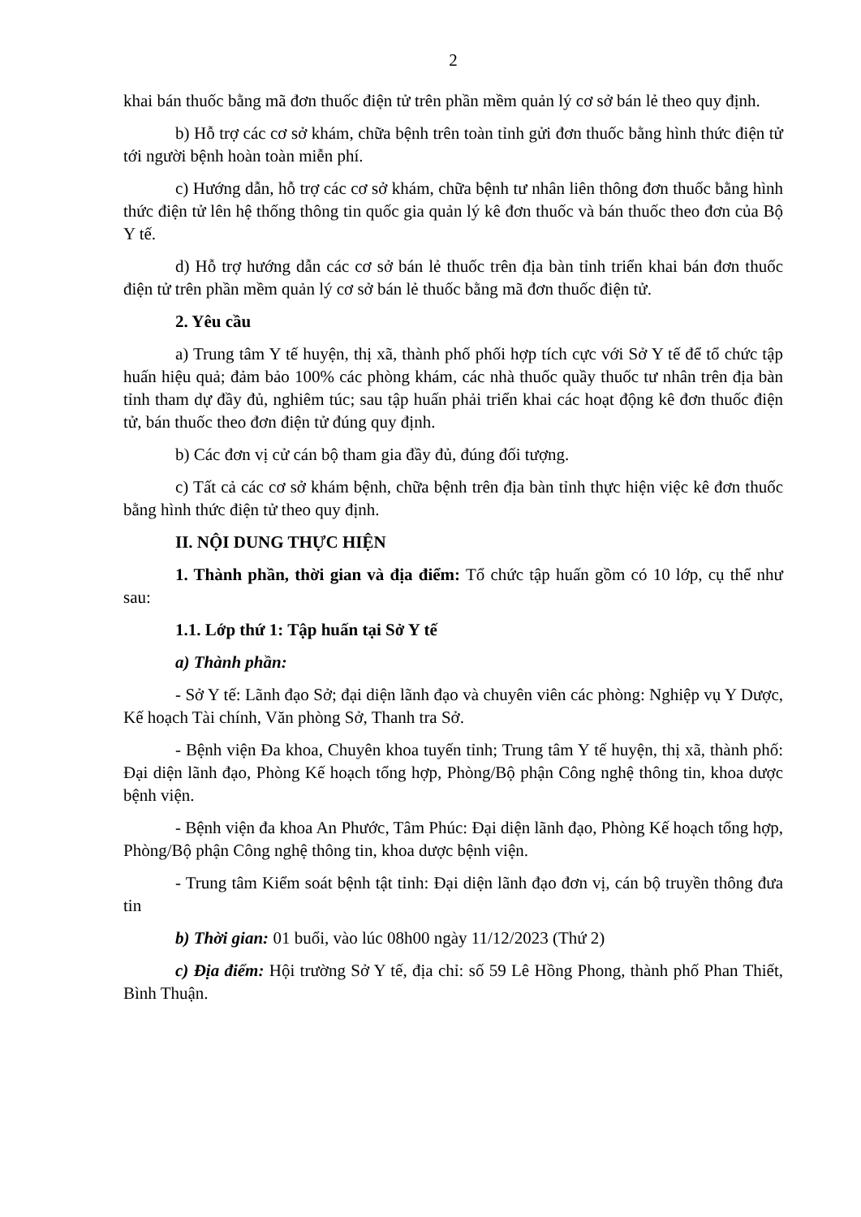2
khai bán thuốc bằng mã đơn thuốc điện tử trên phần mềm quản lý cơ sở bán lẻ theo quy định.
b) Hỗ trợ các cơ sở khám, chữa bệnh trên toàn tỉnh gửi đơn thuốc bằng hình thức điện tử tới người bệnh hoàn toàn miễn phí.
c) Hướng dẫn, hỗ trợ các cơ sở khám, chữa bệnh tư nhân liên thông đơn thuốc bằng hình thức điện tử lên hệ thống thông tin quốc gia quản lý kê đơn thuốc và bán thuốc theo đơn của Bộ Y tế.
d) Hỗ trợ hướng dẫn các cơ sở bán lẻ thuốc trên địa bàn tỉnh triển khai bán đơn thuốc điện tử trên phần mềm quản lý cơ sở bán lẻ thuốc bằng mã đơn thuốc điện tử.
2. Yêu cầu
a) Trung tâm Y tế huyện, thị xã, thành phố phối hợp tích cực với Sở Y tế để tổ chức tập huấn hiệu quả; đảm bảo 100% các phòng khám, các nhà thuốc quầy thuốc tư nhân trên địa bàn tỉnh tham dự đầy đủ, nghiêm túc; sau tập huấn phải triển khai các hoạt động kê đơn thuốc điện tử, bán thuốc theo đơn điện tử đúng quy định.
b) Các đơn vị cử cán bộ tham gia đầy đủ, đúng đối tượng.
c) Tất cả các cơ sở khám bệnh, chữa bệnh trên địa bàn tỉnh thực hiện việc kê đơn thuốc bằng hình thức điện tử theo quy định.
II. NỘI DUNG THỰC HIỆN
1. Thành phần, thời gian và địa điểm: Tổ chức tập huấn gồm có 10 lớp, cụ thể như sau:
1.1. Lớp thứ 1: Tập huấn tại Sở Y tế
a) Thành phần:
- Sở Y tế: Lãnh đạo Sở; đại diện lãnh đạo và chuyên viên các phòng: Nghiệp vụ Y Dược, Kế hoạch Tài chính, Văn phòng Sở, Thanh tra Sở.
- Bệnh viện Đa khoa, Chuyên khoa tuyến tỉnh; Trung tâm Y tế huyện, thị xã, thành phố: Đại diện lãnh đạo, Phòng Kế hoạch tổng hợp, Phòng/Bộ phận Công nghệ thông tin, khoa dược bệnh viện.
- Bệnh viện đa khoa An Phước, Tâm Phúc: Đại diện lãnh đạo, Phòng Kế hoạch tổng hợp, Phòng/Bộ phận Công nghệ thông tin, khoa dược bệnh viện.
- Trung tâm Kiểm soát bệnh tật tỉnh: Đại diện lãnh đạo đơn vị, cán bộ truyền thông đưa tin
b) Thời gian: 01 buổi, vào lúc 08h00 ngày 11/12/2023 (Thứ 2)
c) Địa điểm: Hội trường Sở Y tế, địa chỉ: số 59 Lê Hồng Phong, thành phố Phan Thiết, Bình Thuận.